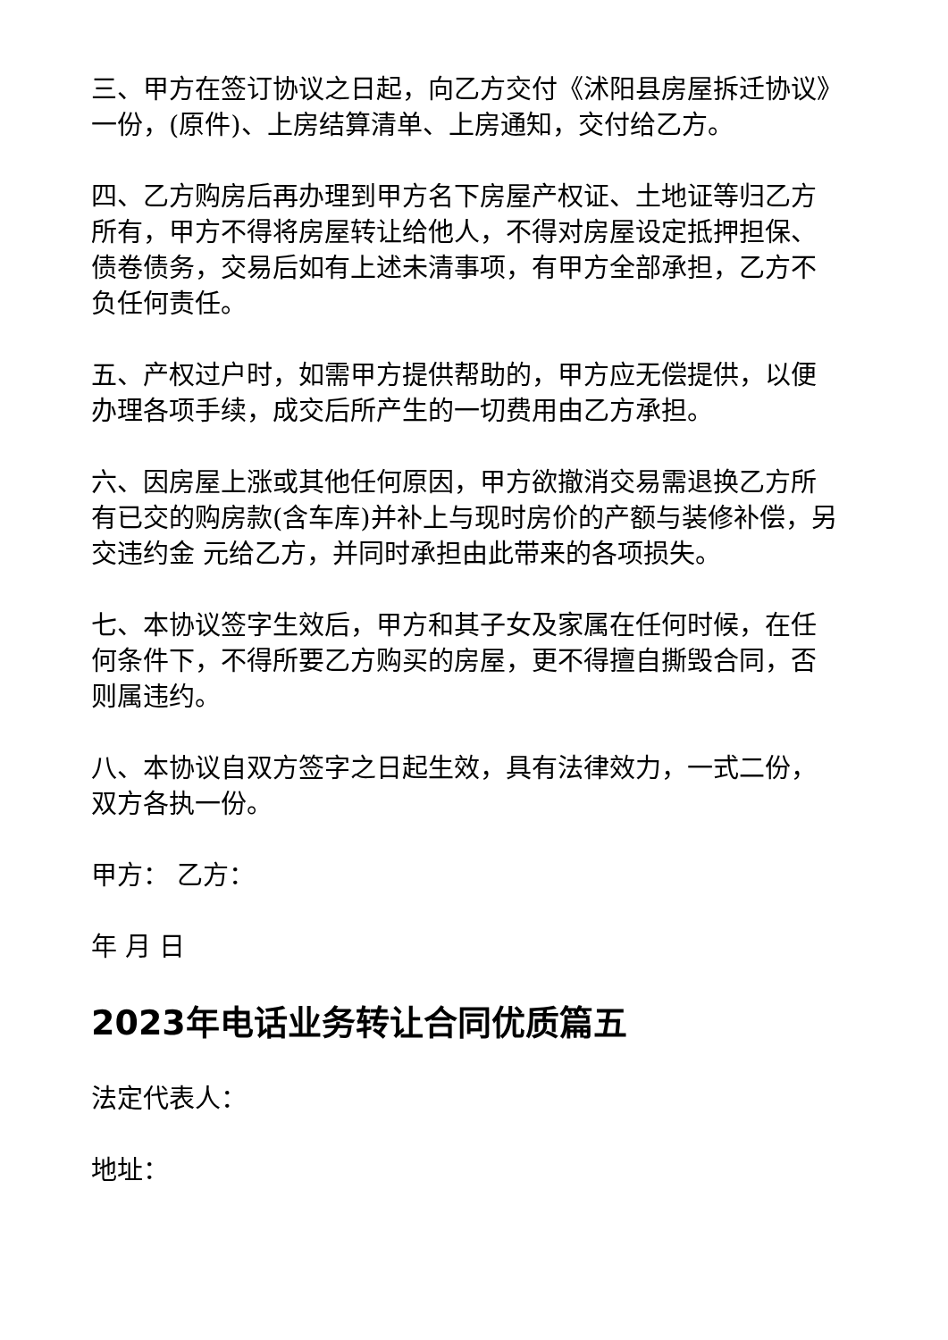三、甲方在签订协议之日起，向乙方交付《沭阳县房屋拆迁协议》一份，(原件)、上房结算清单、上房通知，交付给乙方。
四、乙方购房后再办理到甲方名下房屋产权证、土地证等归乙方所有，甲方不得将房屋转让给他人，不得对房屋设定抵押担保、债卷债务，交易后如有上述未清事项，有甲方全部承担，乙方不负任何责任。
五、产权过户时，如需甲方提供帮助的，甲方应无偿提供，以便办理各项手续，成交后所产生的一切费用由乙方承担。
六、因房屋上涨或其他任何原因，甲方欲撤消交易需退换乙方所有已交的购房款(含车库)并补上与现时房价的产额与装修补偿，另交违约金 元给乙方，并同时承担由此带来的各项损失。
七、本协议签字生效后，甲方和其子女及家属在任何时候，在任何条件下，不得所要乙方购买的房屋，更不得擅自撕毁合同，否则属违约。
八、本协议自双方签字之日起生效，具有法律效力，一式二份，双方各执一份。
甲方： 乙方：
年 月 日
2023年电话业务转让合同优质篇五
法定代表人：
地址：